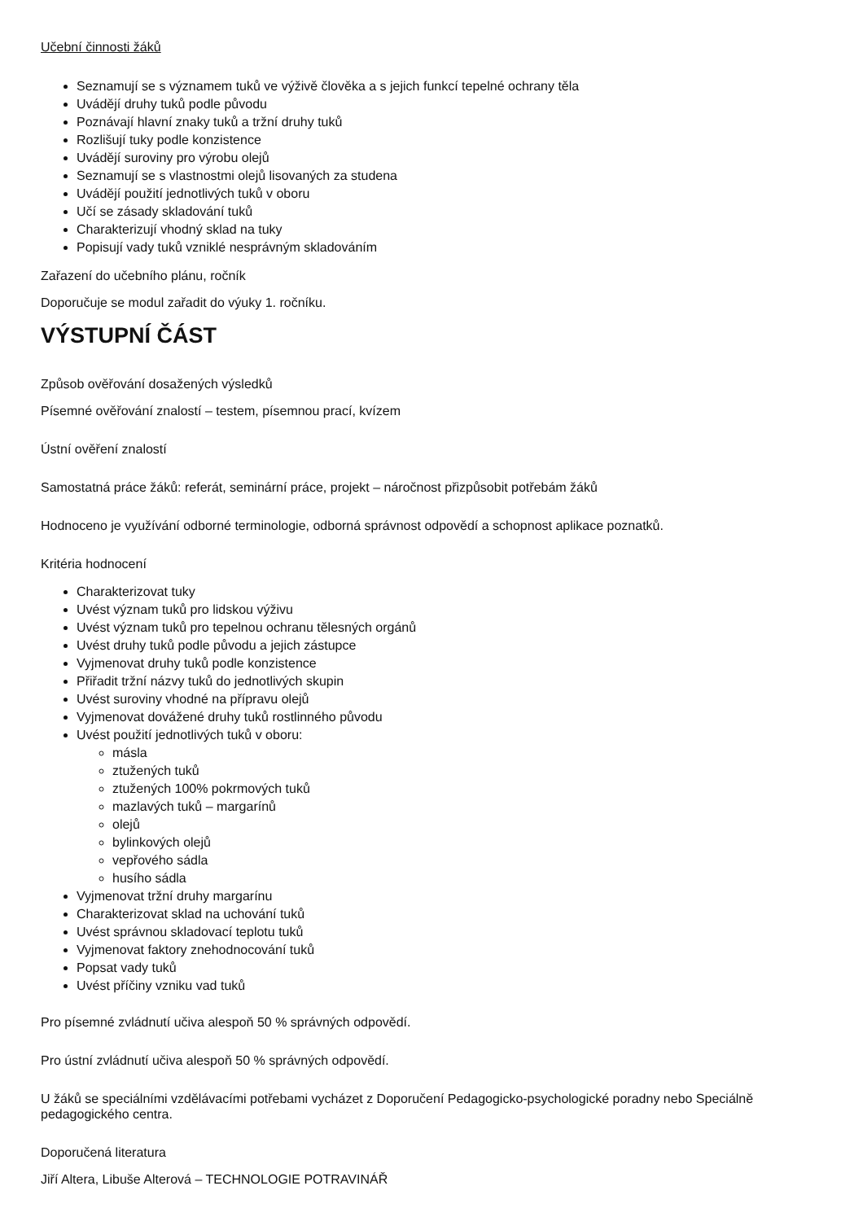Učební činnosti žáků
Seznamují se s významem tuků ve výživě člověka a s jejich funkcí tepelné ochrany těla
Uvádějí druhy tuků podle původu
Poznávají hlavní znaky tuků a tržní druhy tuků
Rozlišují tuky podle konzistence
Uvádějí suroviny pro výrobu olejů
Seznamují se s vlastnostmi olejů lisovaných za studena
Uvádějí použití jednotlivých tuků v oboru
Učí se zásady skladování tuků
Charakterizují vhodný sklad na tuky
Popisují vady tuků vzniklé nesprávným skladováním
Zařazení do učebního plánu, ročník
Doporučuje se modul zařadit do výuky 1. ročníku.
VÝSTUPNÍ ČÁST
Způsob ověřování dosažených výsledků
Písemné ověřování znalostí – testem, písemnou prací, kvízem
Ústní ověření znalostí
Samostatná práce žáků: referát, seminární práce, projekt – náročnost přizpůsobit potřebám žáků
Hodnoceno je využívání odborné terminologie, odborná správnost odpovědí a schopnost aplikace poznatků.
Kritéria hodnocení
Charakterizovat tuky
Uvést význam tuků pro lidskou výživu
Uvést význam tuků pro tepelnou ochranu tělesných orgánů
Uvést druhy tuků podle původu a jejich zástupce
Vyjmenovat druhy tuků podle konzistence
Přiřadit tržní názvy tuků do jednotlivých skupin
Uvést suroviny vhodné na přípravu olejů
Vyjmenovat dovážené druhy tuků rostlinného původu
Uvést použití jednotlivých tuků v oboru:
másla
ztužených tuků
ztužených 100% pokrmových tuků
mazlavých tuků – margarínů
olejů
bylinkových olejů
vepřového sádla
husího sádla
Vyjmenovat tržní druhy margarínu
Charakterizovat sklad na uchování tuků
Uvést správnou skladovací teplotu tuků
Vyjmenovat faktory znehodnocování tuků
Popsat vady tuků
Uvést příčiny vzniku vad tuků
Pro písemné zvládnutí učiva alespoň 50 % správných odpovědí.
Pro ústní zvládnutí učiva alespoň 50 % správných odpovědí.
U žáků se speciálními vzdělávacími potřebami vycházet z Doporučení Pedagogicko-psychologické poradny nebo Speciálně pedagogického centra.
Doporučená literatura
Jiří Altera, Libuše Alterová – TECHNOLOGIE POTRAVINÁŘ